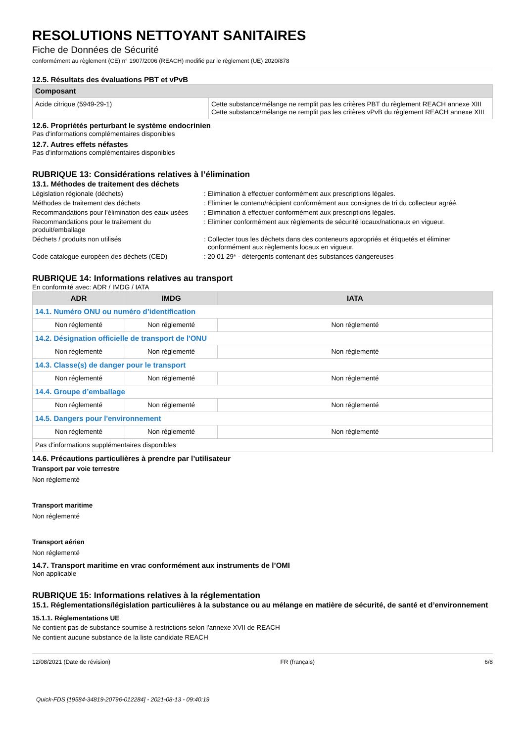RESOLUTIONS NETTOYANT SANITAIRES
Fiche de Données de Sécurité
conformément au règlement (CE) n° 1907/2006 (REACH) modifié par le règlement (UE) 2020/878
12.5. Résultats des évaluations PBT et vPvB
| Composant | |
| --- | --- |
| Acide citrique (5949-29-1) | Cette substance/mélange ne remplit pas les critères PBT du règlement REACH annexe XIII Cette substance/mélange ne remplit pas les critères vPvB du règlement REACH annexe XIII |
12.6. Propriétés perturbant le système endocrinien
Pas d'informations complémentaires disponibles
12.7. Autres effets néfastes
Pas d'informations complémentaires disponibles
RUBRIQUE 13: Considérations relatives à l’élimination
13.1. Méthodes de traitement des déchets
Législation régionale (déchets) : Elimination à effectuer conformément aux prescriptions légales.
Méthodes de traitement des déchets : Eliminer le contenu/récipient conformément aux consignes de tri du collecteur agréé.
Recommandations pour l'élimination des eaux usées
: Elimination à effectuer conformément aux prescriptions légales.
Recommandations pour le traitement du produit/emballage
: Eliminer conformément aux règlements de sécurité locaux/nationaux en vigueur.
Déchets / produits non utilisés : Collecter tous les déchets dans des conteneurs appropriés et étiquetés et éliminer conformément aux règlements locaux en vigueur.
Code catalogue européen des déchets (CED) : 20 01 29* - détergents contenant des substances dangereuses
RUBRIQUE 14: Informations relatives au transport
En conformité avec: ADR / IMDG / IATA
| ADR | IMDG | IATA |
| --- | --- | --- |
| 14.1. Numéro ONU ou numéro d’identification | | |
| Non réglementé | Non réglementé | Non réglementé |
| 14.2. Désignation officielle de transport de l'ONU | | |
| Non réglementé | Non réglementé | Non réglementé |
| 14.3. Classe(s) de danger pour le transport | | |
| Non réglementé | Non réglementé | Non réglementé |
| 14.4. Groupe d’emballage | | |
| Non réglementé | Non réglementé | Non réglementé |
| 14.5. Dangers pour l'environnement | | |
| Non réglementé | Non réglementé | Non réglementé |
| Pas d'informations supplémentaires disponibles | | |
14.6. Précautions particulières à prendre par l’utilisateur
Transport par voie terrestre
Non réglementé
Transport maritime
Non réglementé
Transport aérien
Non réglementé
14.7. Transport maritime en vrac conformément aux instruments de l’OMI
Non applicable
RUBRIQUE 15: Informations relatives à la réglementation
15.1. Réglementations/législation particulières à la substance ou au mélange en matière de sécurité, de santé et d’environnement
15.1.1. Réglementations UE
Ne contient pas de substance soumise à restrictions selon l'annexe XVII de REACH
Ne contient aucune substance de la liste candidate REACH
12/08/2021 (Date de révision) FR (français) 6/8
Quick-FDS [19584-34819-20796-012284] - 2021-08-13 - 09:40:19